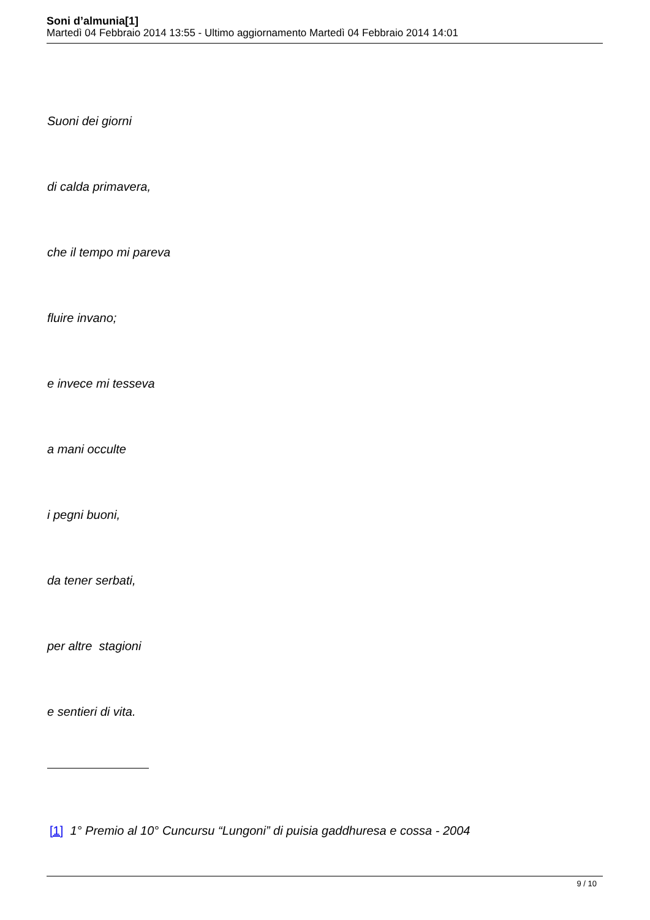Soni d’almunia[1]
Martedì 04 Febbraio 2014 13:55 - Ultimo aggiornamento Martedì 04 Febbraio 2014 14:01
Suoni dei giorni
di calda primavera,
che il tempo mi pareva
fluire invano;
e invece mi tesseva
a mani occulte
i pegni buoni,
da tener serbati,
per altre stagioni
e sentieri di vita.
[1] 1° Premio al 10° Cuncursu “Lungoni” di puisia gaddhuresa e cossa - 2004
9 / 10